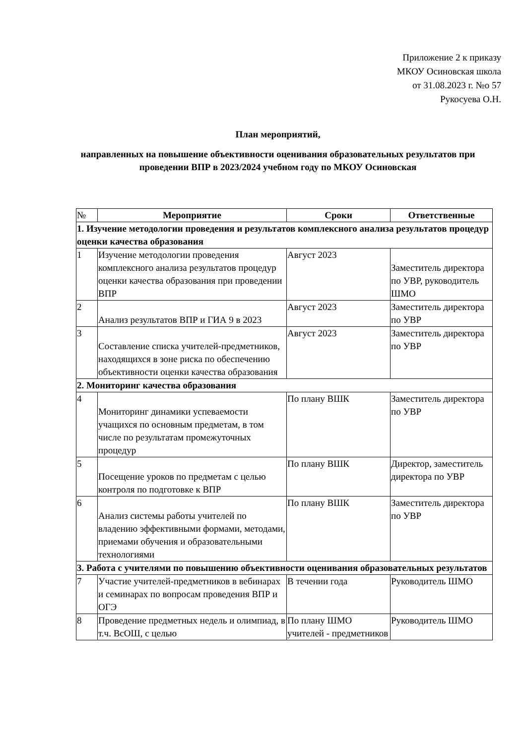Приложение 2 к приказу
МКОУ Осиновская школа
от 31.08.2023 г. №о 57
Рукосуева О.Н.
План мероприятий,
направленных на повышение объективности оценивания образовательных результатов при проведении ВПР в 2023/2024 учебном году по МКОУ Осиновская
| № | Мероприятие | Сроки | Ответственные |
| --- | --- | --- | --- |
| 1. Изучение методологии проведения и результатов комплексного анализа результатов процедур оценки качества образования | | | |
| 1 | Изучение методологии проведения комплексного анализа результатов процедур оценки качества образования при проведении ВПР | Август 2023 | Заместитель директора по УВР, руководитель ШМО |
| 2 | Анализ результатов ВПР и ГИА 9 в 2023 | Август 2023 | Заместитель директора по УВР |
| 3 | Составление списка учителей-предметников, находящихся в зоне риска по обеспечению объективности оценки качества образования | Август 2023 | Заместитель директора по УВР |
| 2. Мониторинг качества образования | | | |
| 4 | Мониторинг динамики успеваемости учащихся по основным предметам, в том числе по результатам промежуточных процедур | По плану ВШК | Заместитель директора по УВР |
| 5 | Посещение уроков по предметам с целью контроля по подготовке к ВПР | По плану ВШК | Директор, заместитель директора по УВР |
| 6 | Анализ системы работы учителей по владению эффективными формами, методами, приемами обучения и образовательными технологиями | По плану ВШК | Заместитель директора по УВР |
| 3. Работа с учителями по повышению объективности оценивания образовательных результатов | | | |
| 7 | Участие учителей-предметников в вебинарах и семинарах по вопросам проведения ВПР и ОГЭ | В течении года | Руководитель ШМО |
| 8 | Проведение предметных недель и олимпиад, в т.ч. ВсОШ, с целью | По плану ШМО учителей - предметников | Руководитель ШМО |